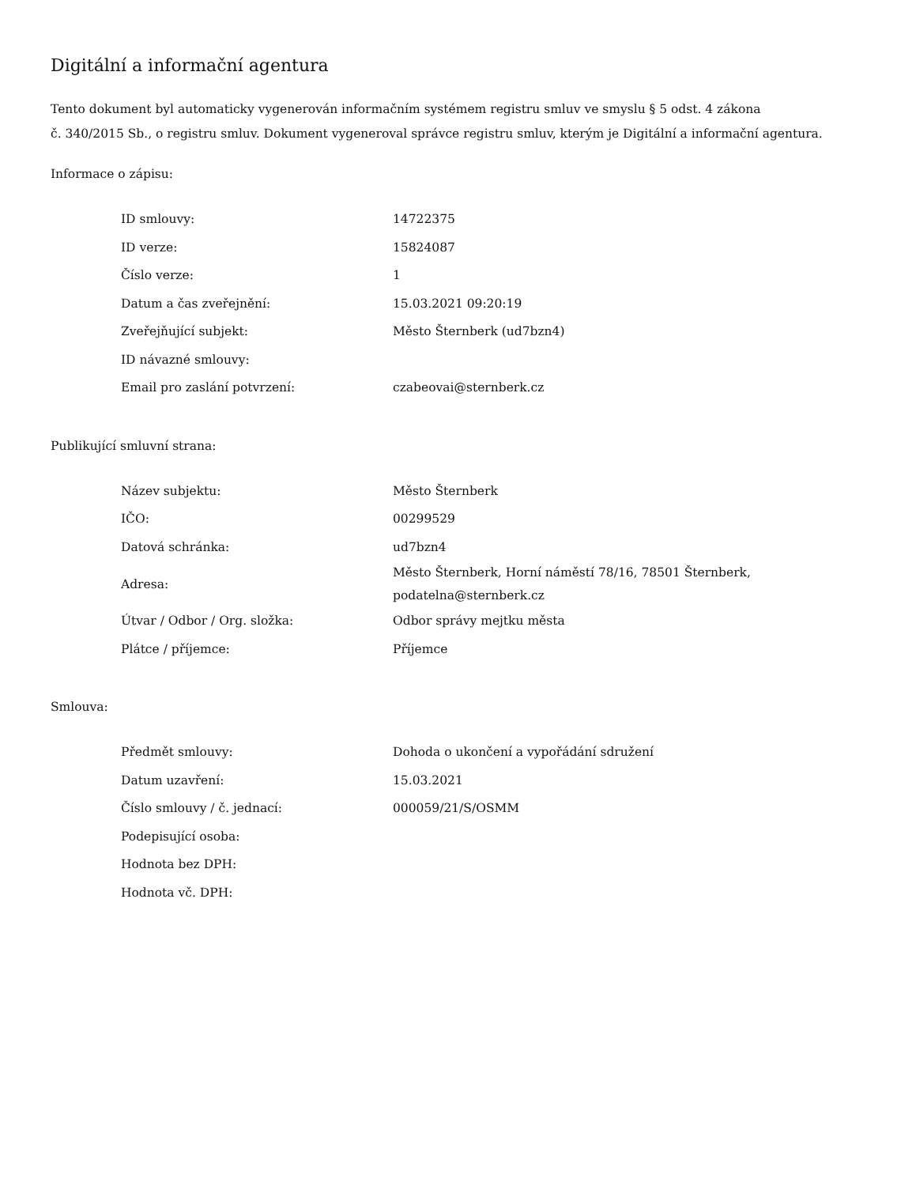Digitální a informační agentura
Tento dokument byl automaticky vygenerován informačním systémem registru smluv ve smyslu § 5 odst. 4 zákona
č. 340/2015 Sb., o registru smluv. Dokument vygeneroval správce registru smluv, kterým je Digitální a informační agentura.
Informace o zápisu:
| ID smlouvy: | 14722375 |
| ID verze: | 15824087 |
| Číslo verze: | 1 |
| Datum a čas zveřejnění: | 15.03.2021 09:20:19 |
| Zveřejňující subjekt: | Město Šternberk (ud7bzn4) |
| ID návazné smlouvy: | |
| Email pro zaslání potvrzení: | czabeovai@sternberk.cz |
Publikující smluvní strana:
| Název subjektu: | Město Šternberk |
| IČO: | 00299529 |
| Datová schránka: | ud7bzn4 |
| Adresa: | Město Šternberk, Horní náměstí 78/16, 78501 Šternberk, podatelna@sternberk.cz |
| Útvar / Odbor / Org. složka: | Odbor správy mejtku města |
| Plátce / příjemce: | Příjemce |
Smlouva:
| Předmět smlouvy: | Dohoda o ukončení a vypořádání sdružení |
| Datum uzavření: | 15.03.2021 |
| Číslo smlouvy / č. jednací: | 000059/21/S/OSMM |
| Podepisující osoba: | |
| Hodnota bez DPH: | |
| Hodnota vč. DPH: | |